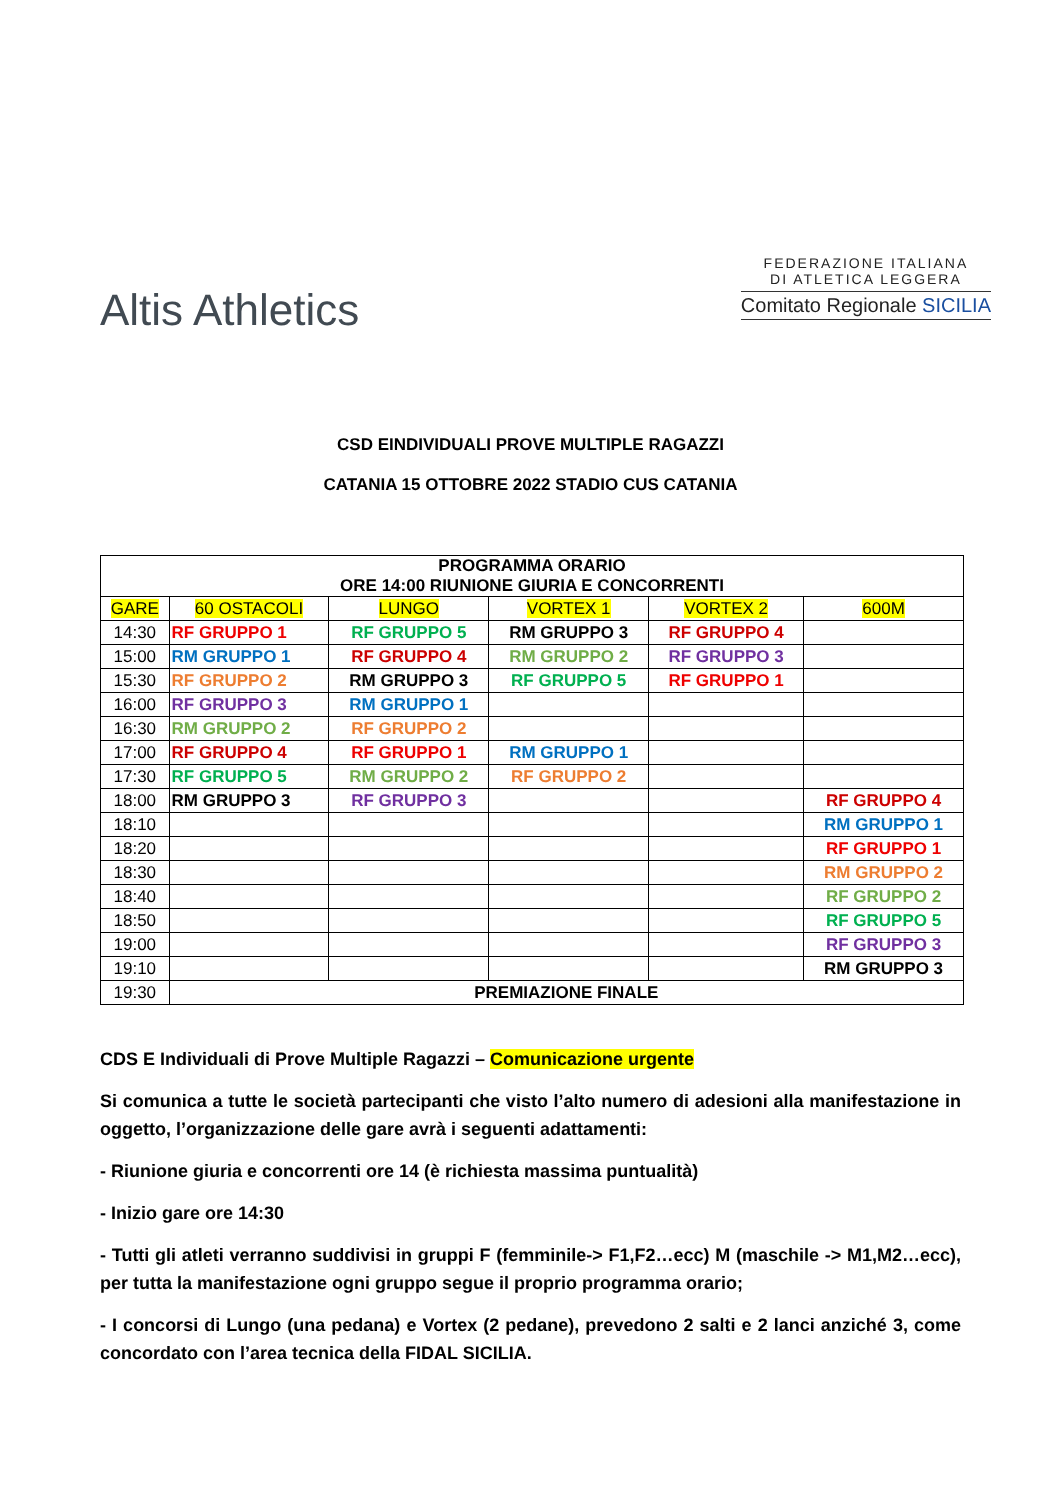Altis Athletics
FEDERAZIONE ITALIANA
DI ATLETICA LEGGERA
Comitato Regionale SICILIA
CSD EINDIVIDUALI PROVE MULTIPLE RAGAZZI
CATANIA 15 OTTOBRE 2022 STADIO CUS CATANIA
| PROGRAMMA ORARIO ORE 14:00 RIUNIONE GIURIA E CONCORRENTI | | | | | |
| GARE | 60 OSTACOLI | LUNGO | VORTEX 1 | VORTEX 2 | 600M |
| 14:30 | RF GRUPPO 1 | RF GRUPPO 5 | RM GRUPPO 3 | RF GRUPPO 4 | |
| 15:00 | RM GRUPPO 1 | RF GRUPPO 4 | RM GRUPPO 2 | RF GRUPPO 3 | |
| 15:30 | RF GRUPPO 2 | RM GRUPPO 3 | RF GRUPPO 5 | RF GRUPPO 1 | |
| 16:00 | RF GRUPPO 3 | RM GRUPPO 1 | | | |
| 16:30 | RM GRUPPO 2 | RF GRUPPO 2 | | | |
| 17:00 | RF GRUPPO 4 | RF GRUPPO 1 | RM GRUPPO 1 | | |
| 17:30 | RF GRUPPO 5 | RM GRUPPO 2 | RF GRUPPO 2 | | |
| 18:00 | RM GRUPPO 3 | RF GRUPPO 3 | | | RF GRUPPO 4 |
| 18:10 | | | | | RM GRUPPO 1 |
| 18:20 | | | | | RF GRUPPO 1 |
| 18:30 | | | | | RM GRUPPO 2 |
| 18:40 | | | | | RF GRUPPO 2 |
| 18:50 | | | | | RF GRUPPO 5 |
| 19:00 | | | | | RF GRUPPO 3 |
| 19:10 | | | | | RM GRUPPO 3 |
| 19:30 | PREMIAZIONE FINALE | | | | |
CDS E Individuali di Prove Multiple Ragazzi – Comunicazione urgente
Si comunica a tutte le società partecipanti che visto l’alto numero di adesioni alla manifestazione in oggetto, l’organizzazione delle gare avrà i seguenti adattamenti:
- Riunione giuria e concorrenti ore 14 (è richiesta massima puntualità)
- Inizio gare ore 14:30
- Tutti gli atleti verranno suddivisi in gruppi F (femminile-> F1,F2…ecc) M (maschile -> M1,M2…ecc), per tutta la manifestazione ogni gruppo segue il proprio programma orario;
- I concorsi di Lungo (una pedana) e Vortex (2 pedane), prevedono 2 salti e 2 lanci anziché 3, come concordato con l’area tecnica della FIDAL SICILIA.